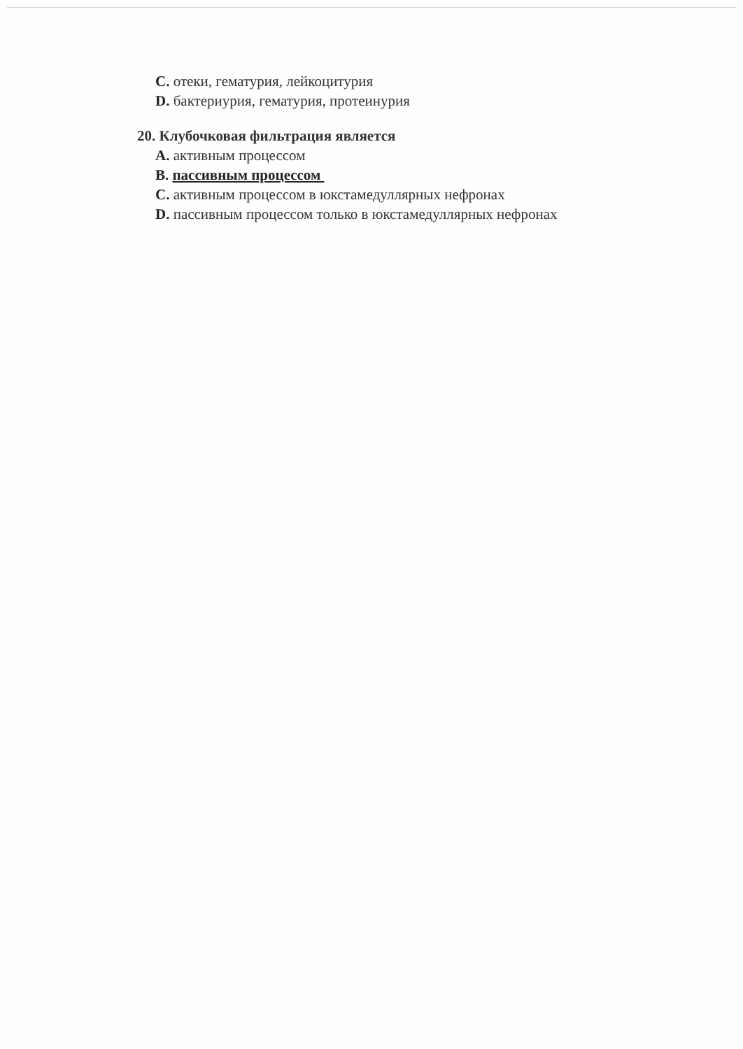C. отеки, гематурия, лейкоцитурия
D. бактериурия, гематурия, протеинурия
20. Клубочковая фильтрация является
A. активным процессом
B. пассивным процессом
C. активным процессом в юкстамедуллярных нефронах
D. пассивным процессом только в юкстамедуллярных нефронах